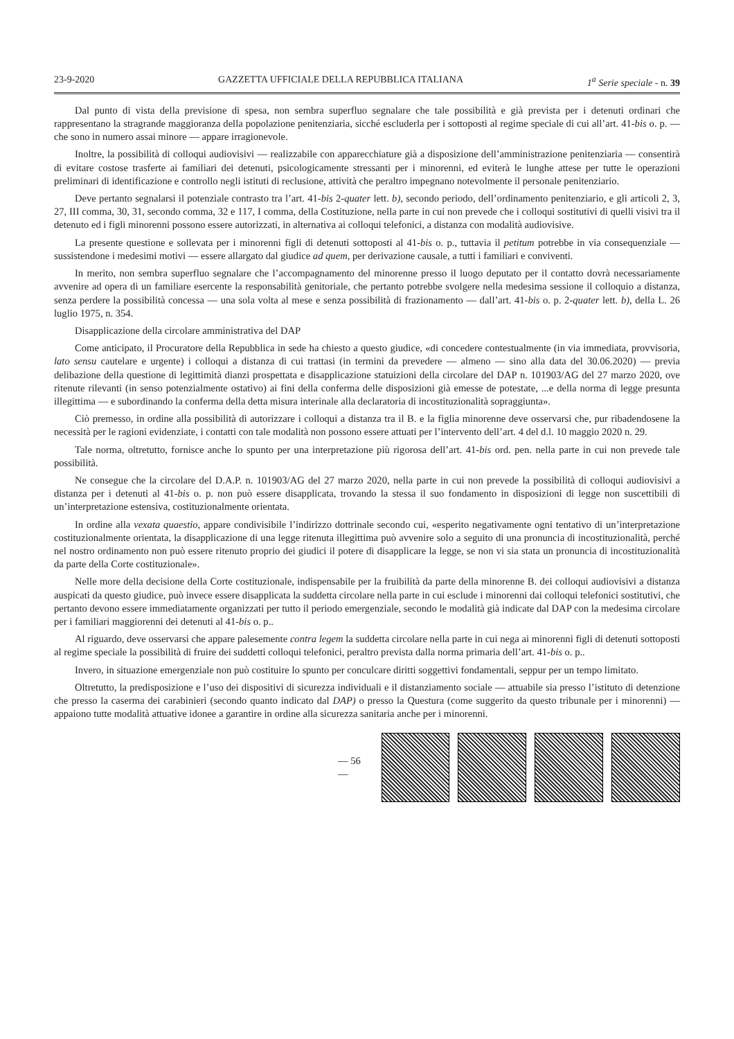23-9-2020 GAZZETTA UFFICIALE DELLA REPUBBLICA ITALIANA 1<sup>a</sup> Serie speciale - n. 39
Dal punto di vista della previsione di spesa, non sembra superfluo segnalare che tale possibilità e già prevista per i detenuti ordinari che rappresentano la stragrande maggioranza della popolazione penitenziaria, sicché escluderla per i sottoposti al regime speciale di cui all’art. 41-bis o. p. — che sono in numero assai minore — appare irragionevole.
Inoltre, la possibilità di colloqui audiovisivi — realizzabile con apparecchiature già a disposizione dell’amministrazione penitenziaria — consentirà di evitare costose trasferte ai familiari dei detenuti, psicologicamente stressanti per i minorenni, ed eviterà le lunghe attese per tutte le operazioni preliminari di identificazione e controllo negli istituti di reclusione, attività che peraltro impegnano notevolmente il personale penitenziario.
Deve pertanto segnalarsi il potenziale contrasto tra l’art. 41-bis 2-quater lett. b), secondo periodo, dell’ordinamento penitenziario, e gli articoli 2, 3, 27, III comma, 30, 31, secondo comma, 32 e 117, I comma, della Costituzione, nella parte in cui non prevede che i colloqui sostitutivi di quelli visivi tra il detenuto ed i figli minorenni possono essere autorizzati, in alternativa ai colloqui telefonici, a distanza con modalità audiovisive.
La presente questione e sollevata per i minorenni figli di detenuti sottoposti al 41-bis o. p., tuttavia il petitum potrebbe in via consequenziale — sussistendone i medesimi motivi — essere allargato dal giudice ad quem, per derivazione causale, a tutti i familiari e conviventi.
In merito, non sembra superfluo segnalare che l’accompagnamento del minorenne presso il luogo deputato per il contatto dovrà necessariamente avvenire ad opera di un familiare esercente la responsabilità genitoriale, che pertanto potrebbe svolgere nella medesima sessione il colloquio a distanza, senza perdere la possibilità concessa — una sola volta al mese e senza possibilità di frazionamento — dall’art. 41-bis o. p. 2-quater lett. b), della L. 26 luglio 1975, n. 354.
Disapplicazione della circolare amministrativa del DAP
Come anticipato, il Procuratore della Repubblica in sede ha chiesto a questo giudice, «di concedere contestualmente (in via immediata, provvisoria, lato sensu cautelare e urgente) i colloqui a distanza di cui trattasi (in termini da prevedere — almeno — sino alla data del 30.06.2020) — previa delibazione della questione di legittimità dianzi prospettata e disapplicazione statuizioni della circolare del DAP n. 101903/AG del 27 marzo 2020, ove ritenute rilevanti (in senso potenzialmente ostativo) ai fini della conferma delle disposizioni già emesse de potestate, ...e della norma di legge presunta illegittima — e subordinando la conferma della detta misura interinale alla declaratoria di incostituzionalità sopraggiunta».
Ciò premesso, in ordine alla possibilità di autorizzare i colloqui a distanza tra il B. e la figlia minorenne deve osservarsi che, pur ribadendosene la necessità per le ragioni evidenziate, i contatti con tale modalità non possono essere attuati per l’intervento dell’art. 4 del d.l. 10 maggio 2020 n. 29.
Tale norma, oltretutto, fornisce anche lo spunto per una interpretazione più rigorosa dell’art. 41-bis ord. pen. nella parte in cui non prevede tale possibilità.
Ne consegue che la circolare del D.A.P. n. 101903/AG del 27 marzo 2020, nella parte in cui non prevede la possibilità di colloqui audiovisivi a distanza per i detenuti al 41-bis o. p. non può essere disapplicata, trovando la stessa il suo fondamento in disposizioni di legge non suscettibili di un’interpretazione estensiva, costituzionalmente orientata.
In ordine alla vexata quaestio, appare condivisibile l’indirizzo dottrinale secondo cui, «esperito negativamente ogni tentativo di un’interpretazione costituzionalmente orientata, la disapplicazione di una legge ritenuta illegittima può avvenire solo a seguito di una pronuncia di incostituzionalità, perché nel nostro ordinamento non può essere ritenuto proprio dei giudici il potere di disapplicare la legge, se non vi sia stata un pronuncia di incostituzionalità da parte della Corte costituzionale».
Nelle more della decisione della Corte costituzionale, indispensabile per la fruibilità da parte della minorenne B. dei colloqui audiovisivi a distanza auspicati da questo giudice, può invece essere disapplicata la suddetta circolare nella parte in cui esclude i minorenni dai colloqui telefonici sostitutivi, che pertanto devono essere immediatamente organizzati per tutto il periodo emergenziale, secondo le modalità già indicate dal DAP con la medesima circolare per i familiari maggiorenni dei detenuti al 41-bis o. p..
Al riguardo, deve osservarsi che appare palesemente contra legem la suddetta circolare nella parte in cui nega ai minorenni figli di detenuti sottoposti al regime speciale la possibilità di fruire dei suddetti colloqui telefonici, peraltro prevista dalla norma primaria dell’art. 41-bis o. p..
Invero, in situazione emergenziale non può costituire lo spunto per conculcare diritti soggettivi fondamentali, seppur per un tempo limitato.
Oltretutto, la predisposizione e l’uso dei dispositivi di sicurezza individuali e il distanziamento sociale — attuabile sia presso l’istituto di detenzione che presso la caserma dei carabinieri (secondo quanto indicato dal DAP) o presso la Questura (come suggerito da questo tribunale per i minorenni) — appaiono tutte modalità attuative idonee a garantire in ordine alla sicurezza sanitaria anche per i minorenni.
— 56 —